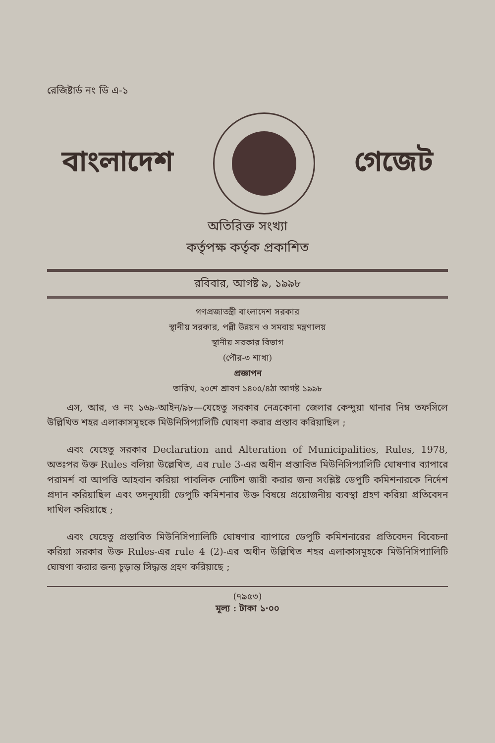রেজিষ্টার্ড নং ডি এ-১
বাংলাদেশ গেজেট
অতিরিক্ত সংখ্যা
কর্তৃপক্ষ কর্তৃক প্রকাশিত
রবিবার, আগষ্ট ৯, ১৯৯৮
গণপ্রজাতন্ত্রী বাংলাদেশ সরকার
স্থানীয় সরকার, পল্লী উন্নয়ন ও সমবায় মন্ত্রণালয়
স্থানীয় সরকার বিভাগ
(পৌর-৩ শাখা)
প্রজ্ঞাপন
তারিখ, ২০শে শ্রাবণ ১৪০৫/৪ঠা আগষ্ট ১৯৯৮
এস, আর, ও নং ১৬৯-আইন/৯৮—যেহেতু সরকার নেত্রকোনা জেলার কেন্দুয়া থানার নিম্ন তফসিলে উল্লিখিত শহর এলাকাসমূহকে মিউনিসিপ্যালিটি ঘোষণা করার প্রস্তাব করিয়াছিল ;
এবং যেহেতু সরকার Declaration and Alteration of Municipalities, Rules, 1978, অতঃপর উক্ত Rules বলিয়া উল্লেখিত, এর rule 3-এর অধীন প্রস্তাবিত মিউনিসিপ্যালিটি ঘোষণার ব্যাপারে পরামর্শ বা আপত্তি আহবান করিয়া পাবলিক নোটিশ জারী করার জন্য সংশ্লিষ্ট ডেপুটি কমিশনারকে নির্দেশ প্রদান করিয়াছিল এবং তদনুযায়ী ডেপুটি কমিশনার উক্ত বিষয়ে প্রয়োজনীয় ব্যবস্থা গ্রহণ করিয়া প্রতিবেদন দাখিল করিয়াছে ;
এবং যেহেতু প্রস্তাবিত মিউনিসিপ্যালিটি ঘোষণার ব্যাপারে ডেপুটি কমিশনারের প্রতিবেদন বিবেচনা করিয়া সরকার উক্ত Rules-এর rule 4 (2)-এর অধীন উল্লিখিত শহর এলাকাসমূহকে মিউনিসিপ্যালিটি ঘোষণা করার জন্য চূড়ান্ত সিদ্ধান্ত গ্রহণ করিয়াছে ;
(৭৯৫৩)
মূল্য : টাকা ১·০০